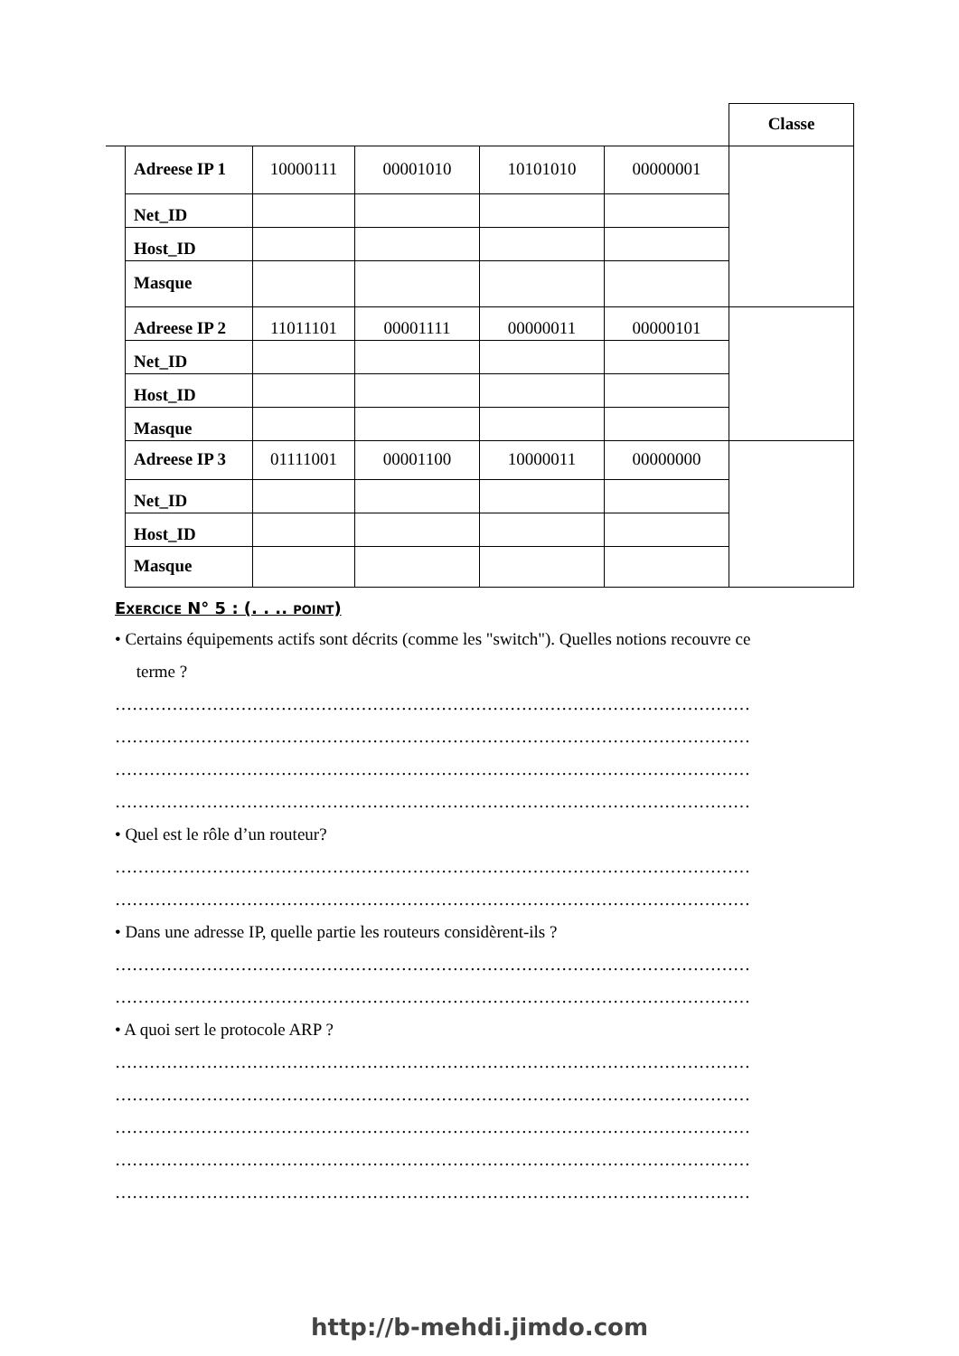| | | | | | Classe |
| Adreese IP 1 | 10000111 | 00001010 | 10101010 | 00000001 | |
| Net_ID | | | | | |
| Host_ID | | | | | |
| Masque | | | | | |
| Adreese IP 2 | 11011101 | 00001111 | 00000011 | 00000101 | |
| Net_ID | | | | | |
| Host_ID | | | | | |
| Masque | | | | | |
| Adreese IP 3 | 01111001 | 00001100 | 10000011 | 00000000 | |
| Net_ID | | | | | |
| Host_ID | | | | | |
| Masque | | | | | |
Exercice N° 5 : (. . .. point)
• Certains équipements actifs sont décrits (comme les "switch"). Quelles notions recouvre ce
terme ?
…………………………………………………………………………………………………
…………………………………………………………………………………………………
…………………………………………………………………………………………………
…………………………………………………………………………………………………
• Quel est le rôle d’un routeur?
…………………………………………………………………………………………………
…………………………………………………………………………………………………
• Dans une adresse IP, quelle partie les routeurs considèrent-ils ?
…………………………………………………………………………………………………
…………………………………………………………………………………………………
• A quoi sert le protocole ARP ?
…………………………………………………………………………………………………
…………………………………………………………………………………………………
…………………………………………………………………………………………………
…………………………………………………………………………………………………
…………………………………………………………………………………………………
http://b-mehdi.jimdo.com